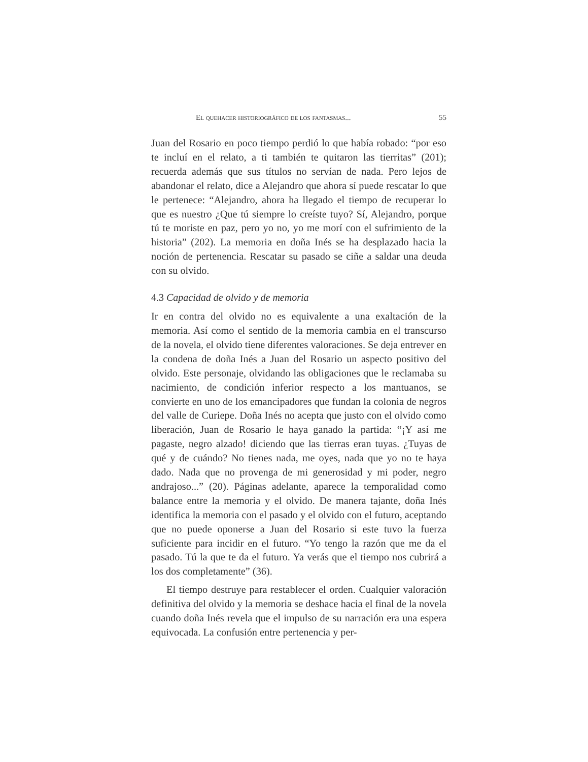El quehacer historiográfico de los fantasmas... 55
Juan del Rosario en poco tiempo perdió lo que había robado: “por eso te incluí en el relato, a ti también te quitaron las tierritas” (201); recuerda además que sus títulos no servían de nada. Pero lejos de abandonar el relato, dice a Alejandro que ahora sí puede rescatar lo que le pertenece: “Alejandro, ahora ha llegado el tiempo de recuperar lo que es nuestro ¿Que tú siempre lo creíste tuyo? Sí, Alejandro, porque tú te moriste en paz, pero yo no, yo me morí con el sufrimiento de la historia” (202). La memoria en doña Inés se ha desplazado hacia la noción de pertenencia. Rescatar su pasado se ciñe a saldar una deuda con su olvido.
4.3 Capacidad de olvido y de memoria
Ir en contra del olvido no es equivalente a una exaltación de la memoria. Así como el sentido de la memoria cambia en el transcurso de la novela, el olvido tiene diferentes valoraciones. Se deja entrever en la condena de doña Inés a Juan del Rosario un aspecto positivo del olvido. Este personaje, olvidando las obligaciones que le reclamaba su nacimiento, de condición inferior respecto a los mantuanos, se convierte en uno de los emancipadores que fundan la colonia de negros del valle de Curiepe. Doña Inés no acepta que justo con el olvido como liberación, Juan de Rosario le haya ganado la partida: “¡Y así me pagaste, negro alzado! diciendo que las tierras eran tuyas. ¿Tuyas de qué y de cuándo? No tienes nada, me oyes, nada que yo no te haya dado. Nada que no provenga de mi generosidad y mi poder, negro andrajoso...” (20). Páginas adelante, aparece la temporalidad como balance entre la memoria y el olvido. De manera tajante, doña Inés identifica la memoria con el pasado y el olvido con el futuro, aceptando que no puede oponerse a Juan del Rosario si este tuvo la fuerza suficiente para incidir en el futuro. “Yo tengo la razón que me da el pasado. Tú la que te da el futuro. Ya verás que el tiempo nos cubrirá a los dos completamente” (36).
El tiempo destruye para restablecer el orden. Cualquier valoración definitiva del olvido y la memoria se deshace hacia el final de la novela cuando doña Inés revela que el impulso de su narración era una espera equivocada. La confusión entre pertenencia y per-